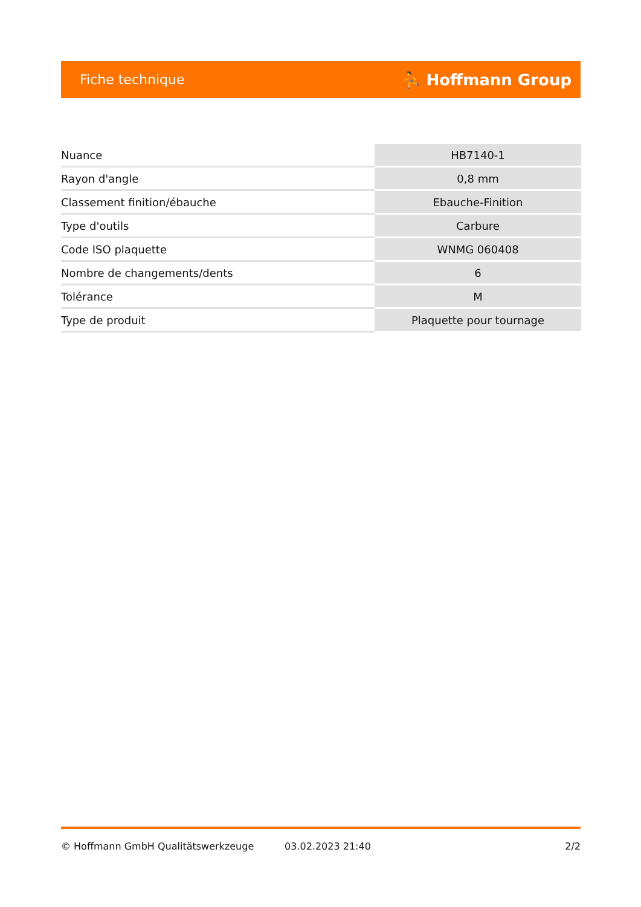Fiche technique ⛹ Hoffmann Group
| Nuance | HB7140-1 |
| Rayon d'angle | 0,8 mm |
| Classement finition/ébauche | Ebauche-Finition |
| Type d'outils | Carbure |
| Code ISO plaquette | WNMG 060408 |
| Nombre de changements/dents | 6 |
| Tolérance | M |
| Type de produit | Plaquette pour tournage |
© Hoffmann GmbH Qualitätswerkzeuge 03.02.2023 21:40 2/2